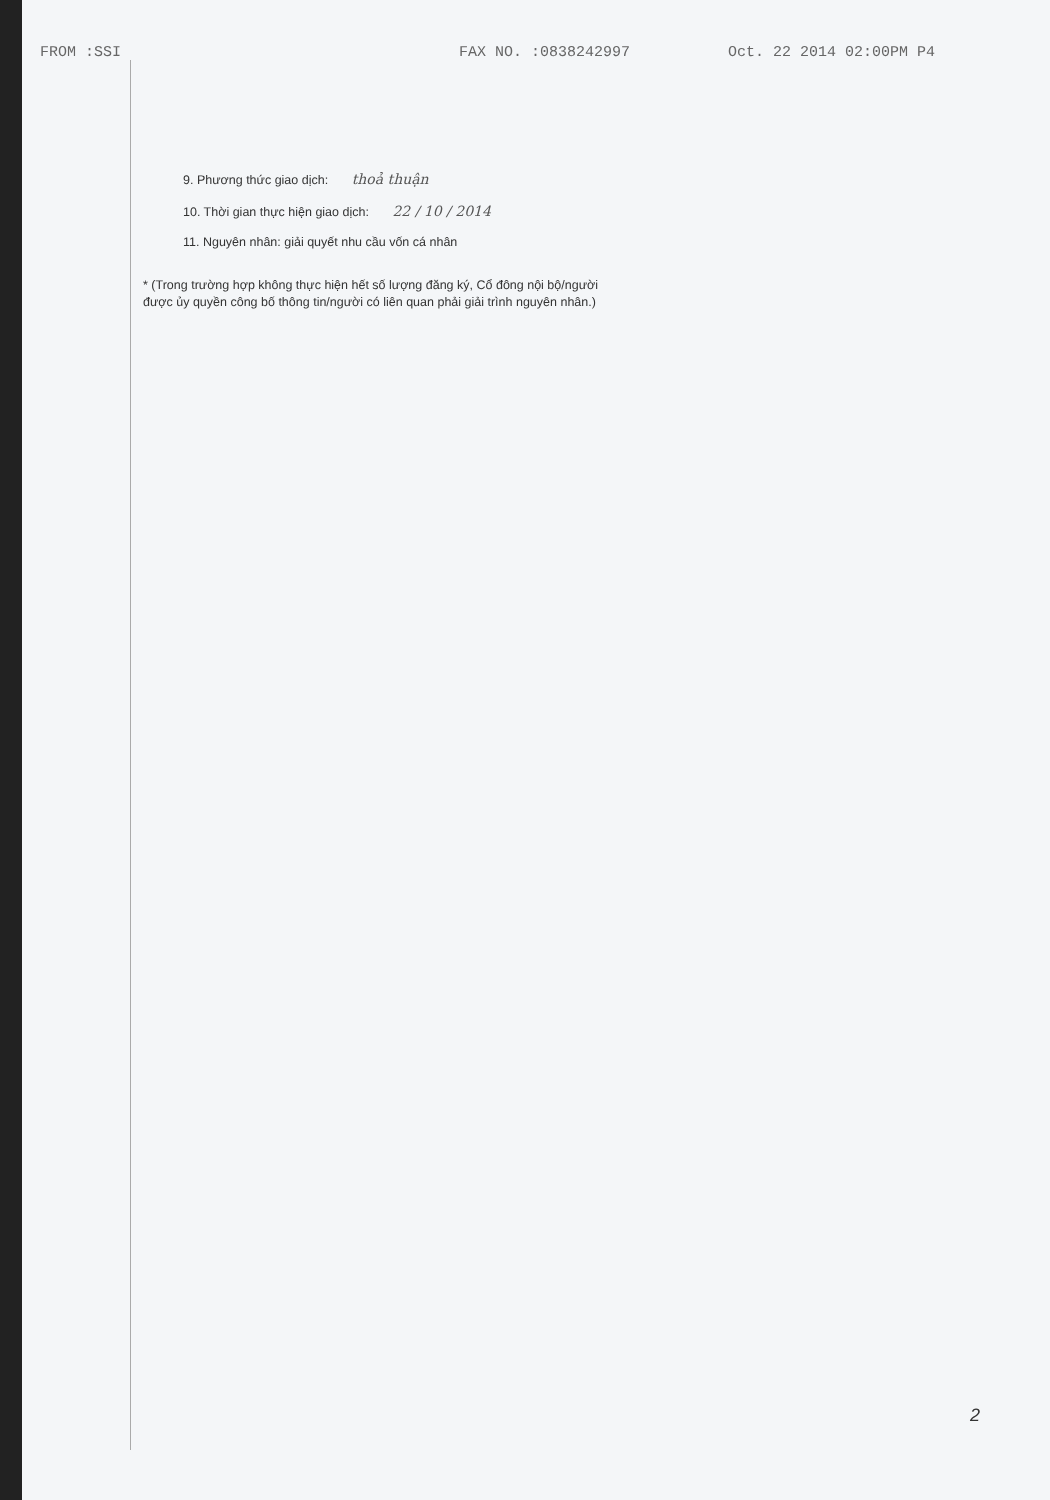FROM :SSI FAX NO. :0838242997 Oct. 22 2014 02:00PM P4
9. Phương thức giao dịch: thoả thuận
10. Thời gian thực hiện giao dịch: 22 / 10 / 2014
11. Nguyên nhân: giải quyết nhu cầu vốn cá nhân
* (Trong trường hợp không thực hiện hết số lượng đăng ký, Cổ đông nội bộ/người được ủy quyền công bố thông tin/người có liên quan phải giải trình nguyên nhân.)
2